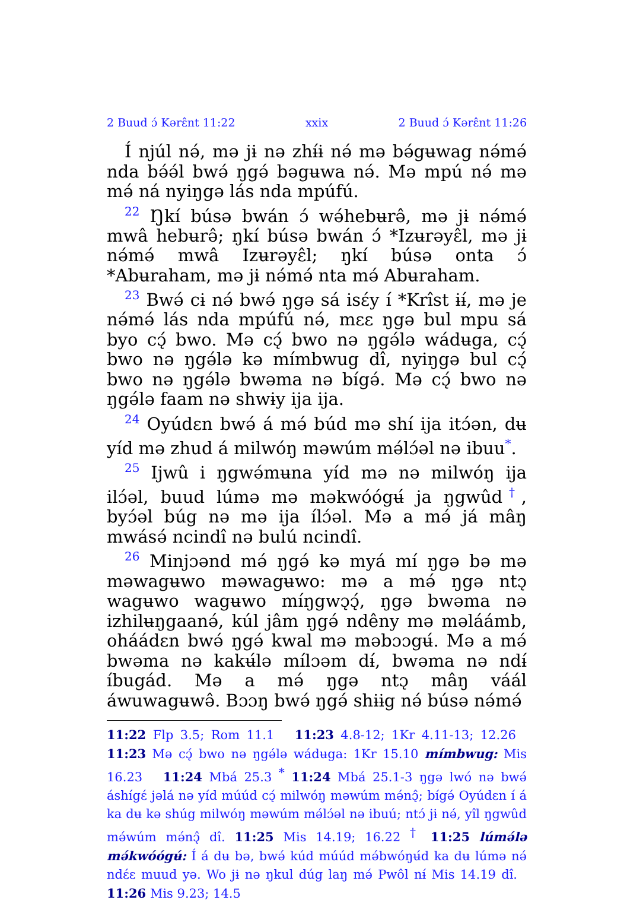2 Buud ɔ́ Kərɛ̂nt 11:22 xxix 2 Buud ɔ́ Kərɛ̂nt 11:26
Í njúl nə́, mə jɨ nə zhɨ́ɨ nə́ mə bə́gʉwag nə́mə́ nda bə́ə́l bwə́ ŋgə́ bəgʉwa nə́. Mə mpú nə́ mə mə́ ná nyiŋgə lás nda mpúfú.
<sup>22</sup> Ŋkí búsə bwán ɔ́ wə́hebʉrə̂, mə jɨ nə́mə́ mwâ hebʉrə̂; ŋkí búsə bwán ɔ́ *Izʉrəyɛ̂l, mə jɨ nə́mə́ mwâ Izʉrəyɛ̂l; ŋkí búsə onta ɔ́ *Abʉraham, mə jɨ nə́mə́ nta mə́ Abʉraham.
<sup>23</sup> Bwə́ cɨ nə́ bwə́ ŋgə sá isɛ́y í *Krîst ɨɨ́, mə je nə́mə́ lás nda mpúfú nə́, mɛɛ ŋgə bul mpu sá byo cɔ̨́ bwo. Mə cɔ̨́ bwo nə ŋgə́lə wádʉga, cɔ̨́ bwo nə ŋgə́lə kə mímbwug dî, nyiŋgə bul cɔ̨́ bwo nə ŋgə́lə bwəma nə bígə́. Mə cɔ̨́ bwo nə ŋgə́lə faam nə shwɨy ija ija.
<sup>24</sup> Oyúdɛn bwə́ á mə́ búd mə shí ija itɔ́ən, dʉ yíd mə zhud á milwóŋ məwúm mə́lɔ́əl nə ibuu<sup>*</sup>.
<sup>25</sup> Ijwû i ŋgwə́mʉna yíd mə nə milwóŋ ija ilɔ́əl, buud lúmə mə məkwóógʉ́ ja ŋgwûd<sup>†</sup>, byɔ́əl búg nə mə ija ílɔ́əl. Mə a mə́ já mâŋ mwásə́ ncindî nə bulú ncindî.
<sup>26</sup> Minjɔənd mə́ ŋgə́ kə myá mí ŋgə bə mə məwagʉwo məwagʉwo: mə a mə́ ŋgə ntɔ̨ wagʉwo wagʉwo míŋgwɔ̨ɔ̨́, ŋgə bwəma nə izhilʉŋgaanə́, kúl jâm ŋgə́ ndêny mə məláámb, oháádɛn bwə́ ŋgə́ kwal mə məbɔɔgʉ́. Mə a mə́ bwəma nə kakʉ́lə mílɔəm dɨ́, bwəma nə ndɨ́ íbugád. Mə a mə́ ŋgə ntɔ̨ mâŋ váál áwuwagʉwə̂. Bɔɔŋ bwə́ ŋgə́ shɨɨg nə́ búsə nə́mə́
11:22 Flp 3.5; Rom 11.1 11:23 4.8-12; 1Kr 4.11-13; 12.26 11:23 Mə cɔ̨́ bwo nə ŋgə́lə wádʉga: 1Kr 15.10 mímbwug: Mis 16.23 11:24 Mbá 25.3 <sup>*</sup> 11:24 Mbá 25.1-3 ŋgə lwó nə bwə́ áshígɛ́ jəlá nə yíd múúd cɔ̨́ milwóŋ məwúm mə́nɔ̨̂; bígə́ Oyúdɛn í á ka dʉ kə shúg milwóŋ məwúm mə́lɔ́əl nə ibuú; ntɔ́ jɨ nə́, yîl ŋgwûd mə́wúm mə́nɔ̨̂ dî. 11:25 Mis 14.19; 16.22 <sup>†</sup> 11:25 lúmə́lə mə́kwóógʉ́: Í á dʉ bə, bwə́ kúd múúd mə́bwóŋʉ́d ka dʉ lúmə nə́ ndɛ́ɛ muud yə. Wo jɨ nə ŋkul dúg laŋ mə́ Pwôl nɨ́ Mis 14.19 dî. 11:26 Mis 9.23; 14.5